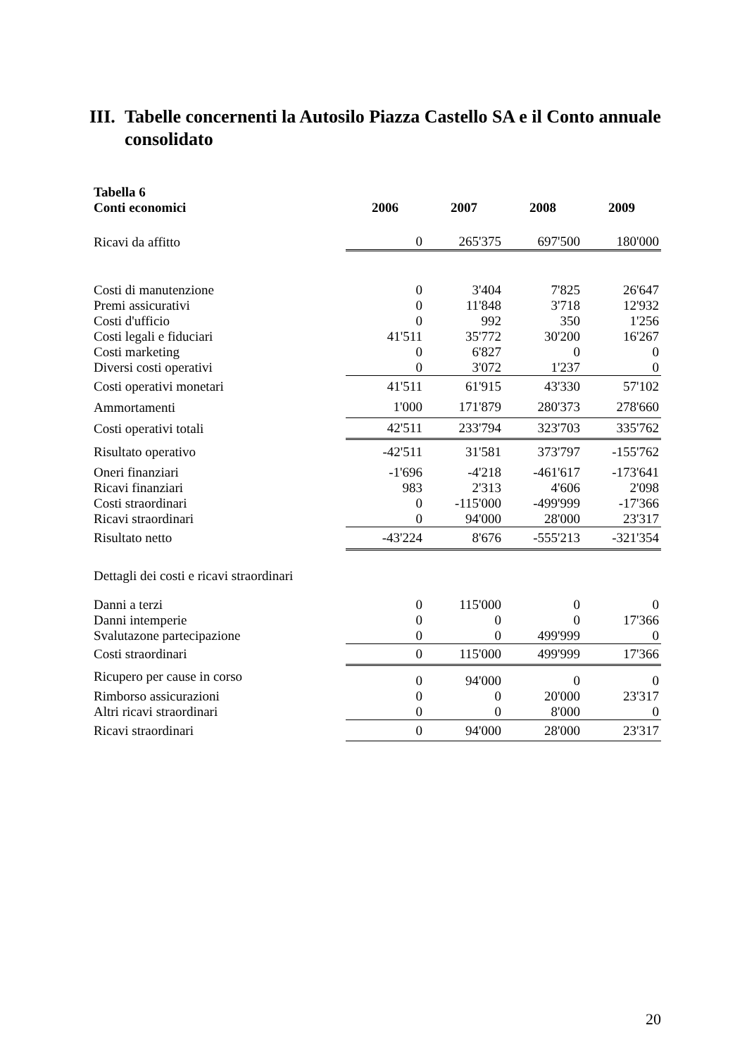III. Tabelle concernenti la Autosilo Piazza Castello SA e il Conto annuale consolidato
| Tabella 6 | | | | |
| --- | --- | --- | --- | --- |
| Conti economici | 2006 | 2007 | 2008 | 2009 |
| Ricavi da affitto | 0 | 265'375 | 697'500 | 180'000 |
| Costi di manutenzione | 0 | 3'404 | 7'825 | 26'647 |
| Premi assicurativi | 0 | 11'848 | 3'718 | 12'932 |
| Costi d'ufficio | 0 | 992 | 350 | 1'256 |
| Costi legali e fiduciari | 41'511 | 35'772 | 30'200 | 16'267 |
| Costi marketing | 0 | 6'827 | 0 | 0 |
| Diversi costi operativi | 0 | 3'072 | 1'237 | 0 |
| Costi operativi monetari | 41'511 | 61'915 | 43'330 | 57'102 |
| Ammortamenti | 1'000 | 171'879 | 280'373 | 278'660 |
| Costi operativi totali | 42'511 | 233'794 | 323'703 | 335'762 |
| Risultato operativo | -42'511 | 31'581 | 373'797 | -155'762 |
| Oneri finanziari | -1'696 | -4'218 | -461'617 | -173'641 |
| Ricavi finanziari | 983 | 2'313 | 4'606 | 2'098 |
| Costi straordinari | 0 | -115'000 | -499'999 | -17'366 |
| Ricavi straordinari | 0 | 94'000 | 28'000 | 23'317 |
| Risultato netto | -43'224 | 8'676 | -555'213 | -321'354 |
| Dettagli dei costi e ricavi straordinari | | | | |
| Danni a terzi | 0 | 115'000 | 0 | 0 |
| Danni intemperie | 0 | 0 | 0 | 17'366 |
| Svalutazone partecipazione | 0 | 0 | 499'999 | 0 |
| Costi straordinari | 0 | 115'000 | 499'999 | 17'366 |
| Ricupero per cause in corso | 0 | 94'000 | 0 | 0 |
| Rimborso assicurazioni | 0 | 0 | 20'000 | 23'317 |
| Altri ricavi straordinari | 0 | 0 | 8'000 | 0 |
| Ricavi straordinari | 0 | 94'000 | 28'000 | 23'317 |
20